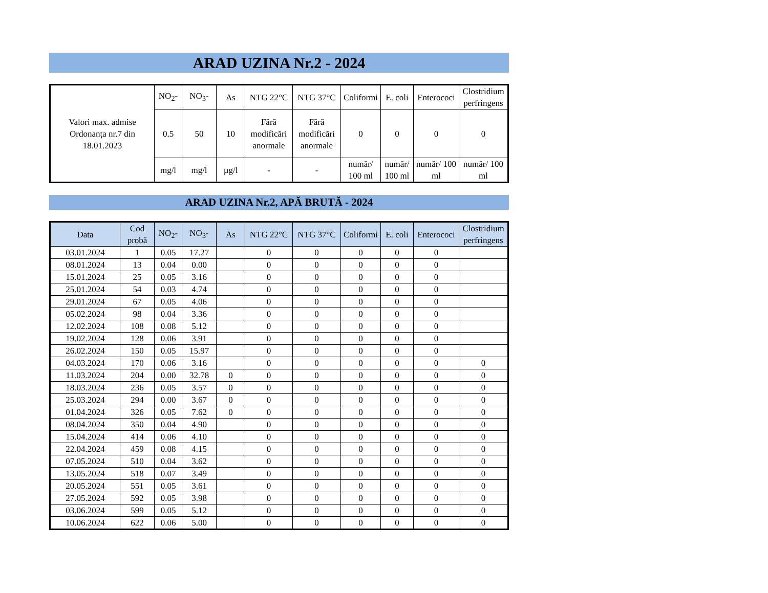ARAD UZINA Nr.2 - 2024
| Valori max. admise Ordonanța nr.7 din 18.01.2023 | NO<sub>2</sub>- | NO<sub>3</sub>- | As | NTG 22°C | NTG 37°C | Coliformi | E. coli | Enterococi | Clostridium perfringens |
| | 0.5 | 50 | 10 | Fără modificări anormale | Fără modificări anormale | 0 | 0 | 0 | 0 |
| | mg/l | mg/l | µg/l | - | - | număr/ 100 ml | număr/ 100 ml | număr/ 100 ml | număr/ 100 ml |
ARAD UZINA Nr.2, APĂ BRUTĂ - 2024
| Data | Cod probă | NO<sub>2</sub>- | NO<sub>3</sub>- | As | NTG 22°C | NTG 37°C | Coliformi | E. coli | Enterococi | Clostridium perfringens |
| --- | --- | --- | --- | --- | --- | --- | --- | --- | --- | --- |
| 03.01.2024 | 1 | 0.05 | 17.27 | | 0 | 0 | 0 | 0 | 0 | |
| 08.01.2024 | 13 | 0.04 | 0.00 | | 0 | 0 | 0 | 0 | 0 | |
| 15.01.2024 | 25 | 0.05 | 3.16 | | 0 | 0 | 0 | 0 | 0 | |
| 25.01.2024 | 54 | 0.03 | 4.74 | | 0 | 0 | 0 | 0 | 0 | |
| 29.01.2024 | 67 | 0.05 | 4.06 | | 0 | 0 | 0 | 0 | 0 | |
| 05.02.2024 | 98 | 0.04 | 3.36 | | 0 | 0 | 0 | 0 | 0 | |
| 12.02.2024 | 108 | 0.08 | 5.12 | | 0 | 0 | 0 | 0 | 0 | |
| 19.02.2024 | 128 | 0.06 | 3.91 | | 0 | 0 | 0 | 0 | 0 | |
| 26.02.2024 | 150 | 0.05 | 15.97 | | 0 | 0 | 0 | 0 | 0 | |
| 04.03.2024 | 170 | 0.06 | 3.16 | | 0 | 0 | 0 | 0 | 0 | 0 |
| 11.03.2024 | 204 | 0.00 | 32.78 | 0 | 0 | 0 | 0 | 0 | 0 | 0 |
| 18.03.2024 | 236 | 0.05 | 3.57 | 0 | 0 | 0 | 0 | 0 | 0 | 0 |
| 25.03.2024 | 294 | 0.00 | 3.67 | 0 | 0 | 0 | 0 | 0 | 0 | 0 |
| 01.04.2024 | 326 | 0.05 | 7.62 | 0 | 0 | 0 | 0 | 0 | 0 | 0 |
| 08.04.2024 | 350 | 0.04 | 4.90 | | 0 | 0 | 0 | 0 | 0 | 0 |
| 15.04.2024 | 414 | 0.06 | 4.10 | | 0 | 0 | 0 | 0 | 0 | 0 |
| 22.04.2024 | 459 | 0.08 | 4.15 | | 0 | 0 | 0 | 0 | 0 | 0 |
| 07.05.2024 | 510 | 0.04 | 3.62 | | 0 | 0 | 0 | 0 | 0 | 0 |
| 13.05.2024 | 518 | 0.07 | 3.49 | | 0 | 0 | 0 | 0 | 0 | 0 |
| 20.05.2024 | 551 | 0.05 | 3.61 | | 0 | 0 | 0 | 0 | 0 | 0 |
| 27.05.2024 | 592 | 0.05 | 3.98 | | 0 | 0 | 0 | 0 | 0 | 0 |
| 03.06.2024 | 599 | 0.05 | 5.12 | | 0 | 0 | 0 | 0 | 0 | 0 |
| 10.06.2024 | 622 | 0.06 | 5.00 | | 0 | 0 | 0 | 0 | 0 | 0 |